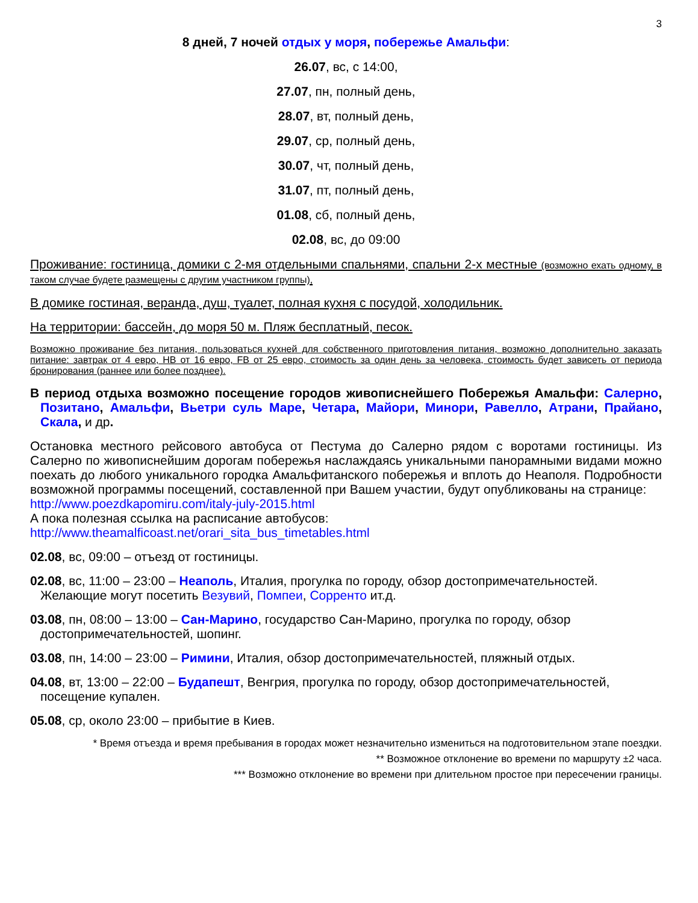3
8 дней, 7 ночей отдых у моря, побережье Амальфи:
26.07, вс, с 14:00,
27.07, пн, полный день,
28.07, вт, полный день,
29.07, ср, полный день,
30.07, чт, полный день,
31.07, пт, полный день,
01.08, сб, полный день,
02.08, вс, до 09:00
Проживание: гостиница, домики с 2-мя отдельными спальнями, спальни 2-х местные (возможно ехать одному, в таком случае будете размещены с другим участником группы),
В домике гостиная, веранда, душ, туалет, полная кухня с посудой, холодильник.
На территории: бассейн, до моря 50 м. Пляж бесплатный, песок.
Возможно проживание без питания, пользоваться кухней для собственного приготовления питания, возможно дополнительно заказать питание: завтрак от 4 евро, HB от 16 евро, FB от 25 евро, стоимость за один день за человека, стоимость будет зависеть от периода бронирования (раннее или более позднее).
В период отдыха возможно посещение городов живописнейшего Побережья Амальфи: Салерно, Позитано, Амальфи, Вьетри суль Маре, Четара, Майори, Минори, Равелло, Атрани, Прайано, Скала, и др.
Остановка местного рейсового автобуса от Пестума до Салерно рядом с воротами гостиницы. Из Салерно по живописнейшим дорогам побережья наслаждаясь уникальными панорамными видами можно поехать до любого уникального городка Амальфитанского побережья и вплоть до Неаполя. Подробности возможной программы посещений, составленной при Вашем участии, будут опубликованы на странице:
http://www.poezdkapomiru.com/italy-july-2015.html
А пока полезная ссылка на расписание автобусов:
http://www.theamalficoast.net/orari_sita_bus_timetables.html
02.08, вс, 09:00 – отъезд от гостиницы.
02.08, вс, 11:00 – 23:00 – Неаполь, Италия, прогулка по городу, обзор достопримечательностей. Желающие могут посетить Везувий, Помпеи, Сорренто ит.д.
03.08, пн, 08:00 – 13:00 – Сан-Марино, государство Сан-Марино, прогулка по городу, обзор достопримечательностей, шопинг.
03.08, пн, 14:00 – 23:00 – Римини, Италия, обзор достопримечательностей, пляжный отдых.
04.08, вт, 13:00 – 22:00 – Будапешт, Венгрия, прогулка по городу, обзор достопримечательностей, посещение купален.
05.08, ср, около 23:00 – прибытие в Киев.
* Время отъезда и время пребывания в городах может незначительно измениться на подготовительном этапе поездки.
** Возможное отклонение во времени по маршруту ±2 часа.
*** Возможно отклонение во времени при длительном простое при пересечении границы.